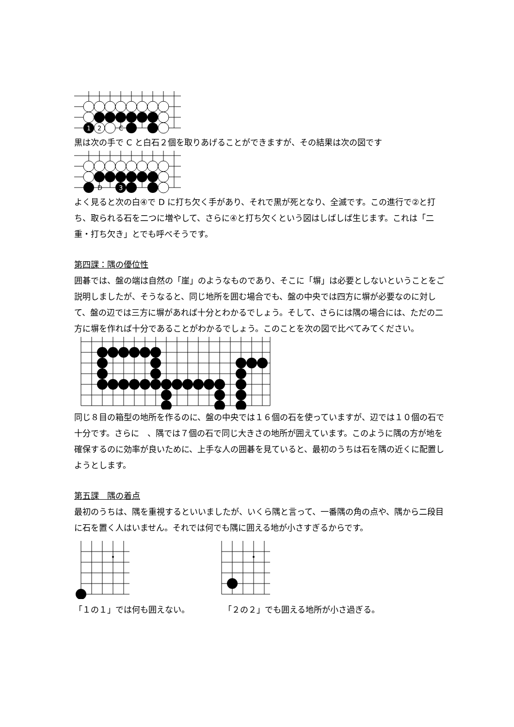1
2
C
黒は次の手で C と白石２個を取りあげることができますが、その結果は次の図です
D
3
よく見ると次の白④で D に打ち欠く手があり、それで黒が死となり、全滅です。この進行で②と打ち、取られる石を二つに増やして、さらに④と打ち欠くという図はしばしば生じます。これは「二重・打ち欠き」とでも呼べそうです。
第四課：隅の優位性
囲碁では、盤の端は自然の「崖」のようなものであり、そこに「塀」は必要としないということをご説明しましたが、そうなると、同じ地所を囲む場合でも、盤の中央では四方に塀が必要なのに対して、盤の辺では三方に塀があれば十分とわかるでしょう。そして、さらには隅の場合には、ただの二方に塀を作れば十分であることがわかるでしょう。このことを次の図で比べてみてください。
同じ８目の箱型の地所を作るのに、盤の中央では１６個の石を使っていますが、辺では１０個の石で十分です。さらに　、隅では７個の石で同じ大きさの地所が囲えています。このように隅の方が地を確保するのに効率が良いために、上手な人の囲碁を見ていると、最初のうちは石を隅の近くに配置しようとします。
第五課　隅の着点
最初のうちは、隅を重視するといいましたが、いくら隅と言って、一番隅の角の点や、隅から二段目に石を置く人はいません。それでは何でも隅に囲える地が小さすぎるからです。
「１の１」では何も囲えない。 「２の２」でも囲える地所が小さ過ぎる。